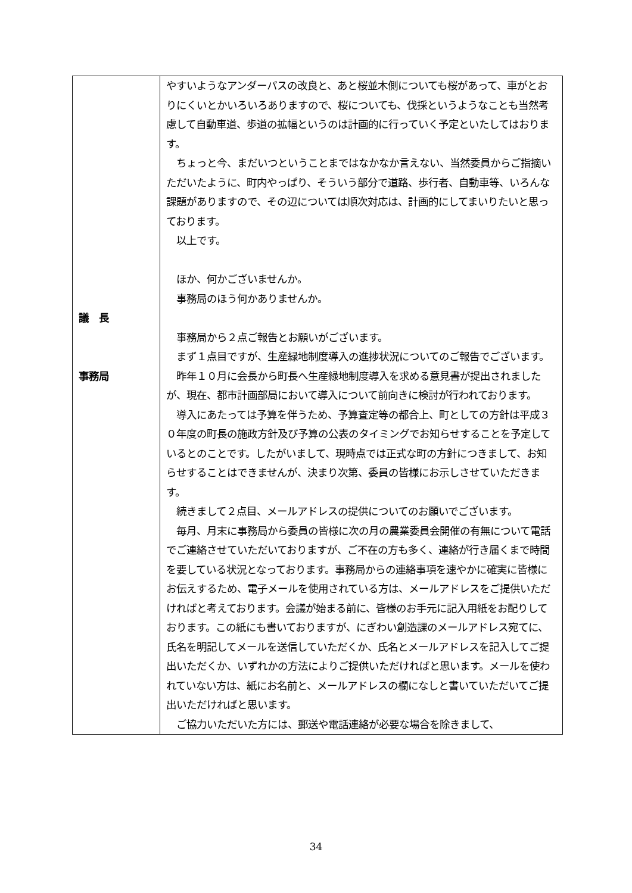| 議 長 事務局 | やすいようなアンダーパスの改良と、あと桜並木側についても桜があって、車がとおりにくいとかいろいろありますので、桜についても、伐採というようなことも当然考慮して自動車道、歩道の拡幅というのは計画的に行っていく予定といたしてはおります。 ちょっと今、まだいつということまではなかなか言えない、当然委員からご指摘いただいたように、町内やっぱり、そういう部分で道路、歩行者、自動車等、いろんな課題がありますので、その辺については順次対応は、計画的にしてまいりたいと思っております。 以上です。 ほか、何かございませんか。 事務局のほう何かありませんか。 事務局から２点ご報告とお願いがございます。 まず１点目ですが、生産緑地制度導入の進捗状況についてのご報告でございます。 昨年１０月に会長から町長へ生産緑地制度導入を求める意見書が提出されましたが、現在、都市計画部局において導入について前向きに検討が行われております。 導入にあたっては予算を伴うため、予算査定等の都合上、町としての方針は平成３０年度の町長の施政方針及び予算の公表のタイミングでお知らせすることを予定しているとのことです。したがいまして、現時点では正式な町の方針につきまして、お知らせすることはできませんが、決まり次第、委員の皆様にお示しさせていただきます。 続きまして２点目、メールアドレスの提供についてのお願いでございます。 毎月、月末に事務局から委員の皆様に次の月の農業委員会開催の有無について電話でご連絡させていただいておりますが、ご不在の方も多く、連絡が行き届くまで時間を要している状況となっております。事務局からの連絡事項を速やかに確実に皆様にお伝えするため、電子メールを使用されている方は、メールアドレスをご提供いただければと考えております。会議が始まる前に、皆様のお手元に記入用紙をお配りしております。この紙にも書いておりますが、にぎわい創造課のメールアドレス宛てに、氏名を明記してメールを送信していただくか、氏名とメールアドレスを記入してご提出いただくか、いずれかの方法によりご提供いただければと思います。メールを使われていない方は、紙にお名前と、メールアドレスの欄になしと書いていただいてご提出いただければと思います。 ご協力いただいた方には、郵送や電話連絡が必要な場合を除きまして、 |
34